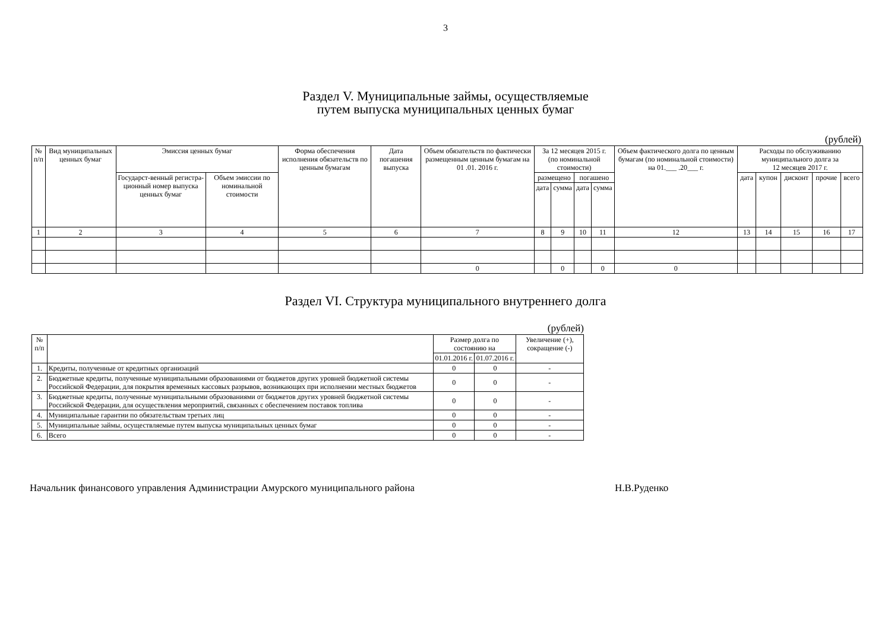3
Раздел V. Муниципальные займы, осуществляемые
путем выпуска муниципальных ценных бумаг
(рублей)
| № п/п | Вид муниципальных ценных бумаг | Эмиссия ценных бумаг | | Форма обеспечения исполнения обязательств по ценным бумагам | Дата погашения выпуска | Объем обязательств по фактически размещенным ценным бумагам на 01 .01. 2016 г. | За 12 месяцев 2015 г. (по номинальной стоимости) | | | | Объем фактического долга по ценным бумагам (по номинальной стоимости) на 01.___ .20___ г. | Расходы по обслуживанию муниципального долга за 12 месяцев 2017 г. | | | | |
| --- | --- | --- | --- | --- | --- | --- | --- | --- | --- | --- | --- | --- | --- | --- | --- | --- |
| | | Государст-венный регистра-ционный номер выпуска ценных бумаг | Объем эмиссии по номинальной стоимости | | | | размещено | | погашено | | | дата | купон | дисконт | прочие | всего |
| | | | | | | | дата | сумма | дата | сумма | | | | | | |
| 1 | 2 | 3 | 4 | 5 | 6 | 7 | 8 | 9 | 10 | 11 | 12 | 13 | 14 | 15 | 16 | 17 |
| | | | | | | 0 | | 0 | | 0 | 0 | | | | | |
Раздел VI. Структура муниципального внутреннего долга
(рублей)
| № п/п | | Размер долга по состоянию на | | Увеличение (+), сокращение (-) |
| --- | --- | --- | --- | --- |
| | | 01.01.2016 г. | 01.07.2016 г. | |
| 1. | Кредиты, полученные от кредитных организаций | 0 | 0 | - |
| 2. | Бюджетные кредиты, полученные муниципальными образованиями от бюджетов других уровней бюджетной системы Российской Федерации, для покрытия временных кассовых разрывов, возникающих при исполнении местных бюджетов | 0 | 0 | - |
| 3. | Бюджетные кредиты, полученные муниципальными образованиями от бюджетов других уровней бюджетной системы Российской Федерации, для осуществления мероприятий, связанных с обеспечением поставок топлива | 0 | 0 | - |
| 4. | Муниципальные гарантии по обязательствам третьих лиц | 0 | 0 | - |
| 5. | Муниципальные займы, осуществляемые путем выпуска муниципальных ценных бумаг | 0 | 0 | - |
| 6. | Всего | 0 | 0 | - |
Начальник финансового управления Администрации Амурского муниципального района Н.В.Руденко